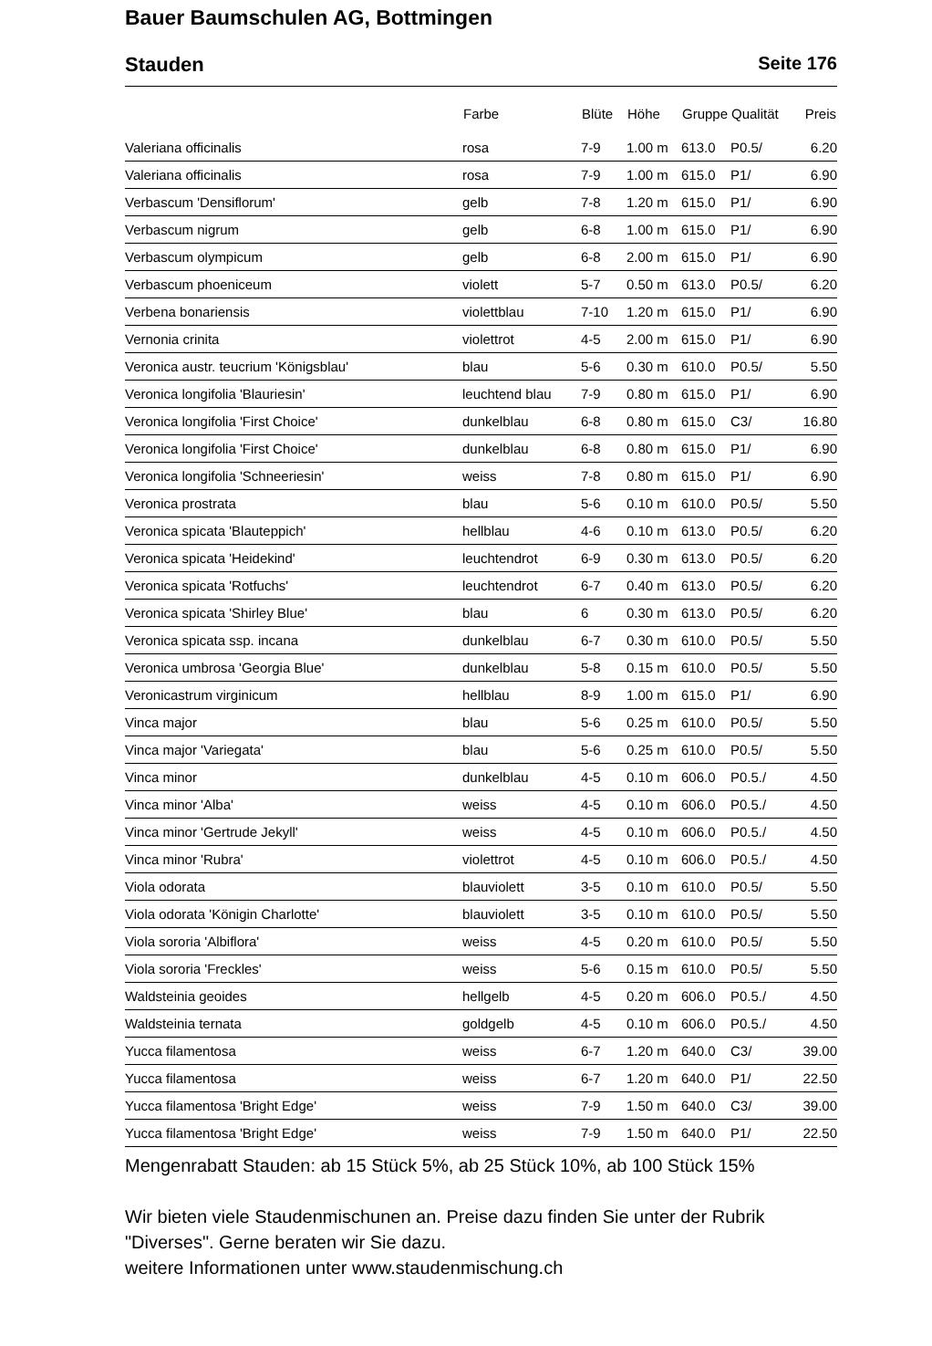Bauer Baumschulen AG, Bottmingen
Stauden Seite 176
| | Farbe | Blüte | Höhe | Gruppe | Qualität | Preis |
| --- | --- | --- | --- | --- | --- | --- |
| Valeriana officinalis | rosa | 7-9 | 1.00 m | 613.0 | P0.5/ | 6.20 |
| Valeriana officinalis | rosa | 7-9 | 1.00 m | 615.0 | P1/ | 6.90 |
| Verbascum 'Densiflorum' | gelb | 7-8 | 1.20 m | 615.0 | P1/ | 6.90 |
| Verbascum nigrum | gelb | 6-8 | 1.00 m | 615.0 | P1/ | 6.90 |
| Verbascum olympicum | gelb | 6-8 | 2.00 m | 615.0 | P1/ | 6.90 |
| Verbascum phoeniceum | violett | 5-7 | 0.50 m | 613.0 | P0.5/ | 6.20 |
| Verbena bonariensis | violettblau | 7-10 | 1.20 m | 615.0 | P1/ | 6.90 |
| Vernonia crinita | violettrot | 4-5 | 2.00 m | 615.0 | P1/ | 6.90 |
| Veronica austr. teucrium 'Königsblau' | blau | 5-6 | 0.30 m | 610.0 | P0.5/ | 5.50 |
| Veronica longifolia 'Blauriesin' | leuchtend blau | 7-9 | 0.80 m | 615.0 | P1/ | 6.90 |
| Veronica longifolia 'First Choice' | dunkelblau | 6-8 | 0.80 m | 615.0 | C3/ | 16.80 |
| Veronica longifolia 'First Choice' | dunkelblau | 6-8 | 0.80 m | 615.0 | P1/ | 6.90 |
| Veronica longifolia 'Schneeriesin' | weiss | 7-8 | 0.80 m | 615.0 | P1/ | 6.90 |
| Veronica prostrata | blau | 5-6 | 0.10 m | 610.0 | P0.5/ | 5.50 |
| Veronica spicata 'Blauteppich' | hellblau | 4-6 | 0.10 m | 613.0 | P0.5/ | 6.20 |
| Veronica spicata 'Heidekind' | leuchtendrot | 6-9 | 0.30 m | 613.0 | P0.5/ | 6.20 |
| Veronica spicata 'Rotfuchs' | leuchtendrot | 6-7 | 0.40 m | 613.0 | P0.5/ | 6.20 |
| Veronica spicata 'Shirley Blue' | blau | 6 | 0.30 m | 613.0 | P0.5/ | 6.20 |
| Veronica spicata ssp. incana | dunkelblau | 6-7 | 0.30 m | 610.0 | P0.5/ | 5.50 |
| Veronica umbrosa 'Georgia Blue' | dunkelblau | 5-8 | 0.15 m | 610.0 | P0.5/ | 5.50 |
| Veronicastrum virginicum | hellblau | 8-9 | 1.00 m | 615.0 | P1/ | 6.90 |
| Vinca major | blau | 5-6 | 0.25 m | 610.0 | P0.5/ | 5.50 |
| Vinca major 'Variegata' | blau | 5-6 | 0.25 m | 610.0 | P0.5/ | 5.50 |
| Vinca minor | dunkelblau | 4-5 | 0.10 m | 606.0 | P0.5./ | 4.50 |
| Vinca minor 'Alba' | weiss | 4-5 | 0.10 m | 606.0 | P0.5./ | 4.50 |
| Vinca minor 'Gertrude Jekyll' | weiss | 4-5 | 0.10 m | 606.0 | P0.5./ | 4.50 |
| Vinca minor 'Rubra' | violettrot | 4-5 | 0.10 m | 606.0 | P0.5./ | 4.50 |
| Viola odorata | blauviolett | 3-5 | 0.10 m | 610.0 | P0.5/ | 5.50 |
| Viola odorata 'Königin Charlotte' | blauviolett | 3-5 | 0.10 m | 610.0 | P0.5/ | 5.50 |
| Viola sororia 'Albiflora' | weiss | 4-5 | 0.20 m | 610.0 | P0.5/ | 5.50 |
| Viola sororia 'Freckles' | weiss | 5-6 | 0.15 m | 610.0 | P0.5/ | 5.50 |
| Waldsteinia geoides | hellgelb | 4-5 | 0.20 m | 606.0 | P0.5./ | 4.50 |
| Waldsteinia ternata | goldgelb | 4-5 | 0.10 m | 606.0 | P0.5./ | 4.50 |
| Yucca filamentosa | weiss | 6-7 | 1.20 m | 640.0 | C3/ | 39.00 |
| Yucca filamentosa | weiss | 6-7 | 1.20 m | 640.0 | P1/ | 22.50 |
| Yucca filamentosa 'Bright Edge' | weiss | 7-9 | 1.50 m | 640.0 | C3/ | 39.00 |
| Yucca filamentosa 'Bright Edge' | weiss | 7-9 | 1.50 m | 640.0 | P1/ | 22.50 |
Mengenrabatt Stauden: ab 15 Stück 5%, ab 25 Stück 10%, ab 100 Stück 15%
Wir bieten viele Staudenmischunen an. Preise dazu finden Sie unter der Rubrik "Diverses". Gerne beraten wir Sie dazu.
weitere Informationen unter www.staudenmischung.ch